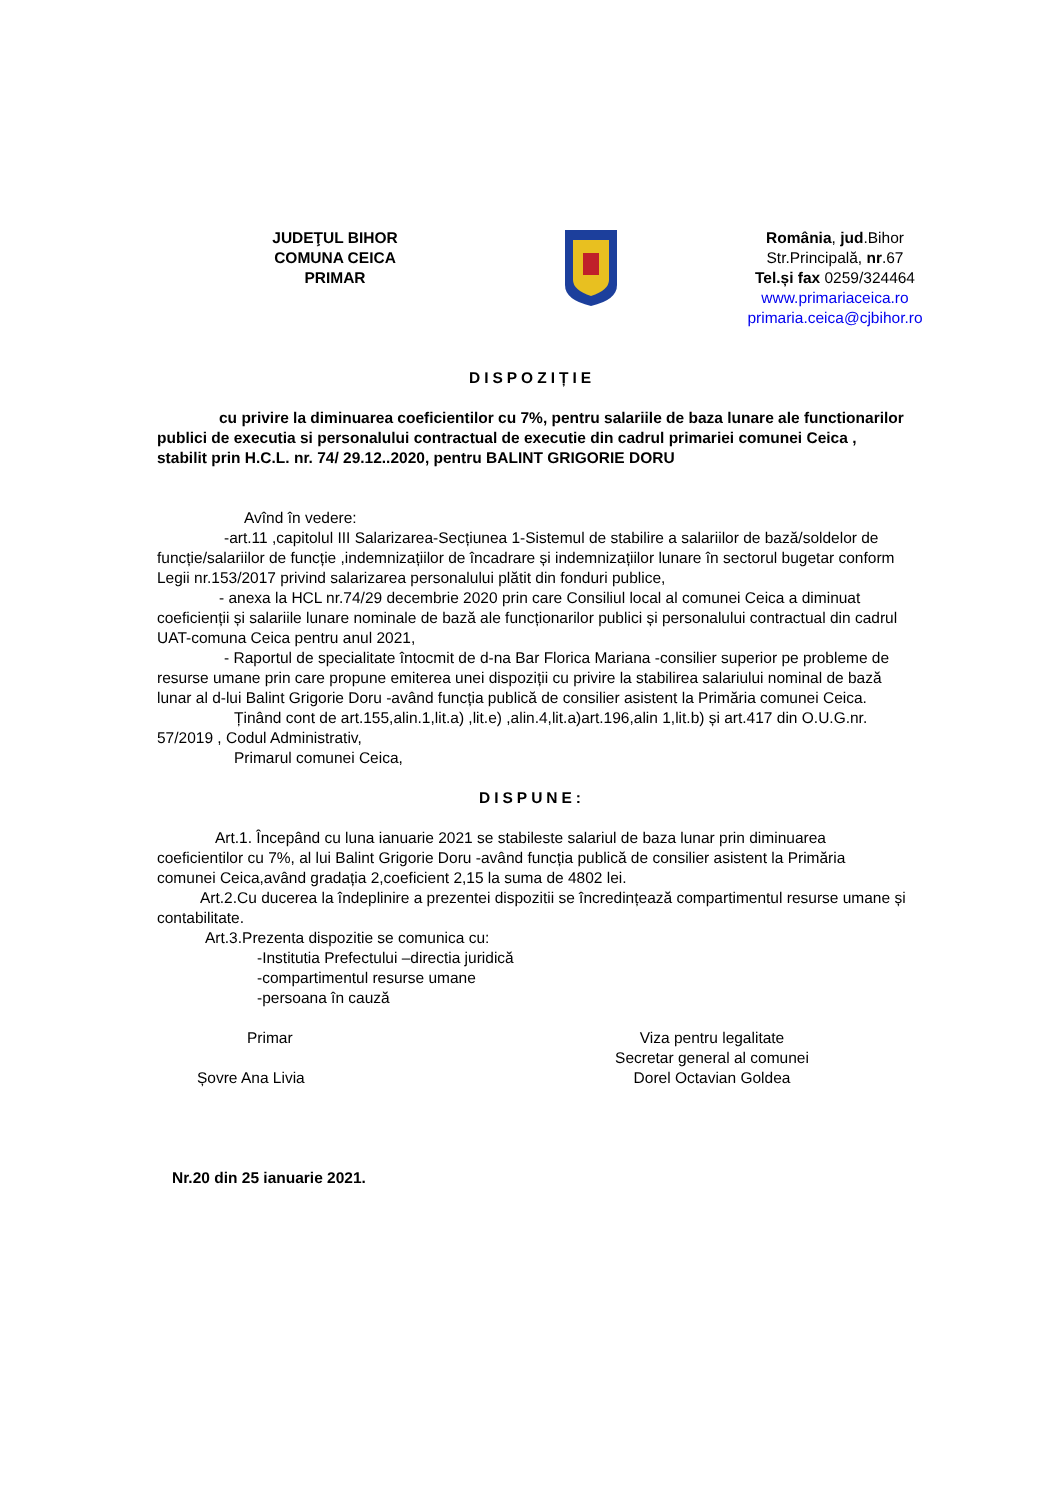JUDEŢUL BIHOR
COMUNA CEICA
PRIMAR
România, jud.Bihor
Str.Principală, nr.67
Tel.și fax 0259/324464
www.primariaceica.ro
primaria.ceica@cjbihor.ro
DISPOZIȚIE
cu privire la diminuarea coeficientilor cu 7%, pentru salariile de baza lunare ale functionarilor publici de executia si personalului contractual de executie din cadrul primariei comunei Ceica , stabilit prin H.C.L. nr. 74/ 29.12..2020, pentru BALINT GRIGORIE DORU
Avînd în vedere:
-art.11 ,capitolul III Salarizarea-Secțiunea 1-Sistemul de stabilire a salariilor de bază/soldelor de funcție/salariilor de funcție ,indemnizațiilor de încadrare și indemnizațiilor lunare în sectorul bugetar conform Legii nr.153/2017 privind salarizarea personalului plătit din fonduri publice,
- anexa la HCL nr.74/29 decembrie 2020 prin care Consiliul local al comunei Ceica a diminuat coeficienții și salariile lunare nominale de bază ale funcționarilor publici și personalului contractual din cadrul UAT-comuna Ceica pentru anul 2021,
- Raportul de specialitate întocmit de d-na Bar Florica Mariana -consilier superior pe probleme de resurse umane prin care propune emiterea unei dispoziții cu privire la stabilirea salariului nominal de bază lunar al d-lui Balint Grigorie Doru -având funcția publică de consilier asistent la Primăria comunei Ceica.
Ținând cont de art.155,alin.1,lit.a) ,lit.e) ,alin.4,lit.a)art.196,alin 1,lit.b) și art.417 din O.U.G.nr. 57/2019 , Codul Administrativ,
Primarul comunei Ceica,
DISPUNE:
Art.1. Începând cu luna ianuarie 2021 se stabileste salariul de baza lunar prin diminuarea coeficientilor cu 7%, al lui Balint Grigorie Doru -având funcția publică de consilier asistent la Primăria comunei Ceica,având gradația 2,coeficient 2,15 la suma de 4802 lei.
Art.2.Cu ducerea la îndeplinire a prezentei dispozitii se încredințează compartimentul resurse umane și contabilitate.
Art.3.Prezenta dispozitie se comunica cu:
-Institutia Prefectului –directia juridică
-compartimentul resurse umane
-persoana în cauză
Primar
Șovre Ana Livia
Viza pentru legalitate
Secretar general al comunei
Dorel Octavian Goldea
Nr.20 din 25 ianuarie 2021.